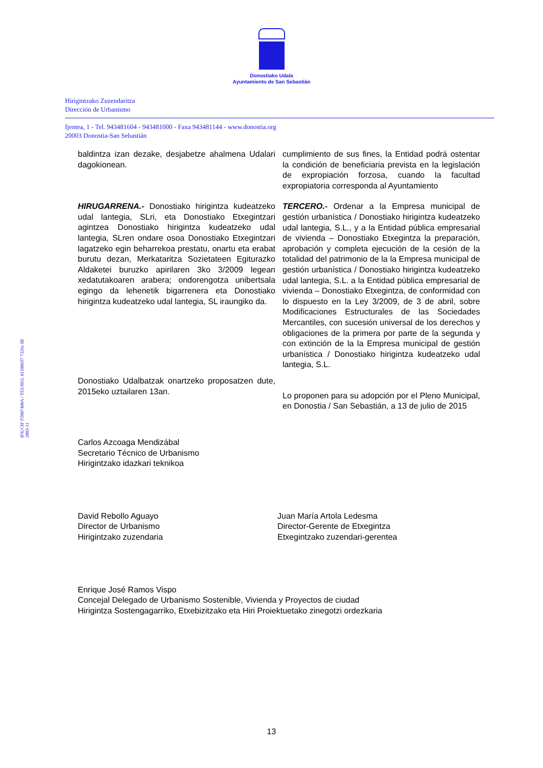Donostiako Udala
Ayuntamiento de San Sebastián
Hirigintzako Zuzendaritza
Dirección de Urbanismo
Ijentea, 1 - Tel. 943481604 - 943481000 - Faxa 943481144 - www.donostia.org
20003 Donostia-San Sebastián
baldintza izan dezake, desjabetze ahalmena Udalari dagokionean.
HIRUGARRENA.- Donostiako hirigintza kudeatzeko udal lantegia, SLri, eta Donostiako Etxegintzari agintzea Donostiako hirigintza kudeatzeko udal lantegia, SLren ondare osoa Donostiako Etxegintzari lagatzeko egin beharrekoa prestatu, onartu eta erabat burutu dezan, Merkataritza Sozietateen Egiturazko Aldaketei buruzko apirilaren 3ko 3/2009 legean xedatutakoaren arabera; ondorengotza unibertsala egingo da lehenetik bigarrenera eta Donostiako hirigintza kudeatzeko udal lantegia, SL iraungiko da.
Donostiako Udalbatzak onartzeko proposatzen dute, 2015eko uztailaren 13an.
cumplimiento de sus fines, la Entidad podrá ostentar la condición de beneficiaria prevista en la legislación de expropiación forzosa, cuando la facultad expropiatoria corresponda al Ayuntamiento
TERCERO.- Ordenar a la Empresa municipal de gestión urbanística / Donostiako hirigintza kudeatzeko udal lantegia, S.L., y a la Entidad pública empresarial de vivienda – Donostiako Etxegintza la preparación, aprobación y completa ejecución de la cesión de la totalidad del patrimonio de la la Empresa municipal de gestión urbanística / Donostiako hirigintza kudeatzeko udal lantegia, S.L. a la Entidad pública empresarial de vivienda – Donostiako Etxegintza, de conformidad con lo dispuesto en la Ley 3/2009, de 3 de abril, sobre Modificaciones Estructurales de las Sociedades Mercantiles, con sucesión universal de los derechos y obligaciones de la primera por parte de la segunda y con extinción de la la Empresa municipal de gestión urbanística / Donostiako hirigintza kudeatzeko udal lantegia, S.L.
Lo proponen para su adopción por el Pleno Municipal, en Donostia / San Sebastián, a 13 de julio de 2015
Carlos Azcoaga Mendizábal
Secretario Técnico de Urbanismo
Hirigintzako idazkari teknikoa
David Rebollo Aguayo
Director de Urbanismo
Hirigintzako zuzendaria
Juan María Artola Ledesma
Director-Gerente de Etxegintza
Etxegintzako zuzendari-gerentea
Enrique José Ramos Vispo
Concejal Delegado de Urbanismo Sostenible, Vivienda y Proyectos de ciudad
Hirigintza Sostengagarriko, Etxebizitzako eta Hiri Proiektuetako zinegotzi ordezkaria
IFK/CIF P2007400A / TEE/REL 01200697 7326n III 2003-11
13